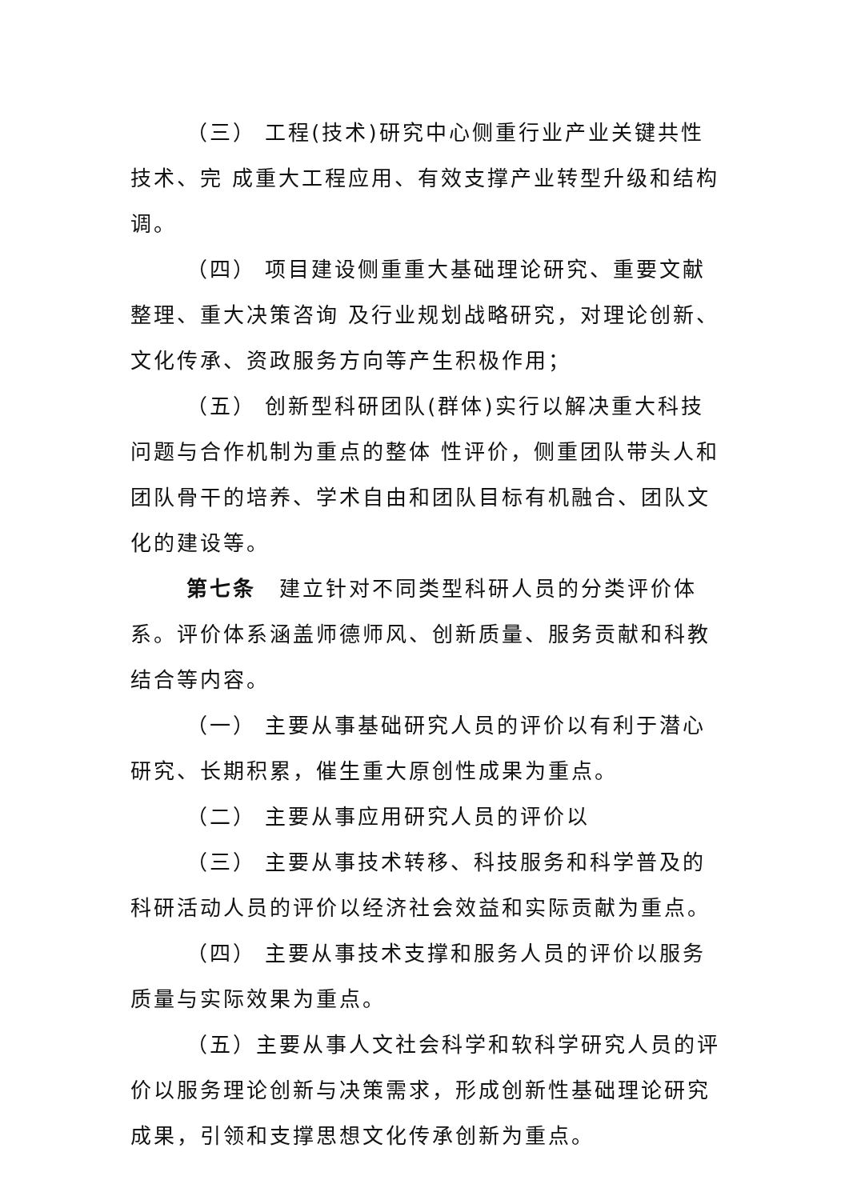（三） 工程(技术)研究中心侧重行业产业关键共性技术、完 成重大工程应用、有效支撑产业转型升级和结构调。
（四） 项目建设侧重重大基础理论研究、重要文献整理、重大决策咨询 及行业规划战略研究，对理论创新、文化传承、资政服务方向等产生积极作用；
（五） 创新型科研团队(群体)实行以解决重大科技问题与合作机制为重点的整体 性评价，侧重团队带头人和团队骨干的培养、学术自由和团队目标有机融合、团队文化的建设等。
第七条　建立针对不同类型科研人员的分类评价体系。评价体系涵盖师德师风、创新质量、服务贡献和科教结合等内容。
（一） 主要从事基础研究人员的评价以有利于潜心研究、长期积累，催生重大原创性成果为重点。
（二） 主要从事应用研究人员的评价以
（三） 主要从事技术转移、科技服务和科学普及的科研活动人员的评价以经济社会效益和实际贡献为重点。
（四） 主要从事技术支撑和服务人员的评价以服务质量与实际效果为重点。
（五）主要从事人文社会科学和软科学研究人员的评价以服务理论创新与决策需求，形成创新性基础理论研究成果，引领和支撑思想文化传承创新为重点。